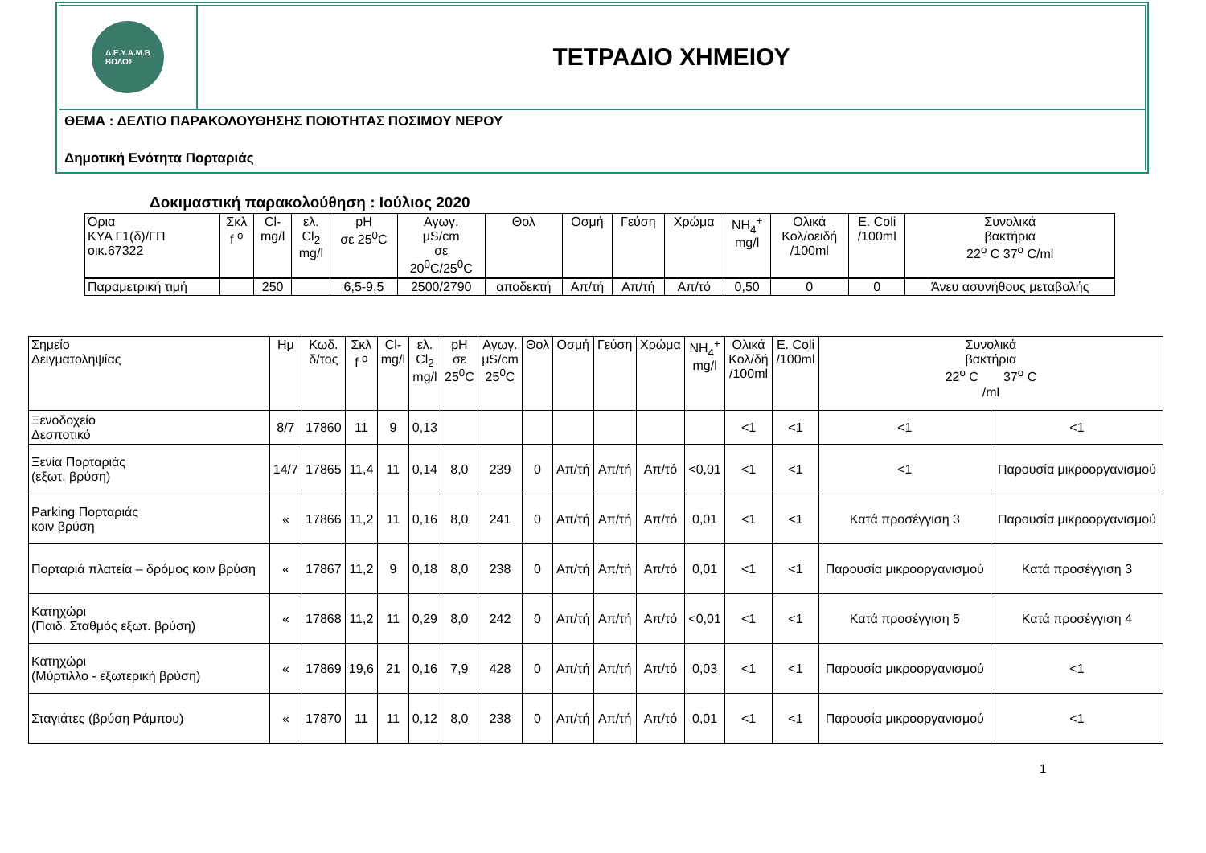Δ.Ε.Υ.Α.Μ.Β
ΒΟΛΟΣ
ΤΕΤΡΑΔΙΟ ΧΗΜΕΙΟΥ
ΘΕΜΑ : ΔΕΛΤΙΟ ΠΑΡΑΚΟΛΟΥΘΗΣΗΣ ΠΟΙΟΤΗΤΑΣ ΠΟΣΙΜΟΥ ΝΕΡΟΥ
Δημοτική Ενότητα Πορταριάς
Δοκιμαστική παρακολούθηση : Ιούλιος 2020
| Όρια ΚΥΑ Γ1(δ)/ΓΠ οικ.67322 | Σκλ f <sup>o</sup> | Cl- mg/l | ελ. Cl<sub>2</sub> mg/l | pH σε 25<sup>0</sup>C | Αγωγ. μS/cm σε 20<sup>0</sup>C/25<sup>0</sup>C | Θολ | Οσμή | Γεύση | Χρώμα | NH<sub>4</sub><sup>+</sup> mg/l | Ολικά Κολ/οειδή /100ml | E. Coli /100ml | Συνολικά βακτήρια 22<sup>o</sup> C 37<sup>o</sup> C/ml |
| Παραμετρική τιμή | | 250 | | 6,5-9,5 | 2500/2790 | αποδεκτή | Απ/τή | Απ/τή | Απ/τό | 0,50 | 0 | 0 | Άνευ ασυνήθους μεταβολής |
| Σημείο Δειγματοληψίας | Ημ | Κωδ. δ/τος | Σκλ f <sup>o</sup> | Cl- mg/l | ελ. Cl<sub>2</sub> mg/l | pH σε 25<sup>0</sup>C | Αγωγ. μS/cm 25<sup>0</sup>C | Θολ | Οσμή | Γεύση | Χρώμα | NH<sub>4</sub><sup>+</sup> mg/l | Ολικά Κολ/δή /100ml | E. Coli /100ml | Συνολικά βακτήρια 22<sup>o</sup> C 37<sup>o</sup> C /ml | |
| Ξενοδοχείο Δεσποτικό | 8/7 | 17860 | 11 | 9 | 0,13 | | | | | | | | <1 | <1 | <1 | <1 |
| Ξενία Πορταριάς (εξωτ. βρύση) | 14/7 | 17865 | 11,4 | 11 | 0,14 | 8,0 | 239 | 0 | Απ/τή | Απ/τή | Απ/τό | <0,01 | <1 | <1 | <1 | Παρουσία μικροοργανισμού |
| Parking Πορταριάς κοιν βρύση | « | 17866 | 11,2 | 11 | 0,16 | 8,0 | 241 | 0 | Απ/τή | Απ/τή | Απ/τό | 0,01 | <1 | <1 | Κατά προσέγγιση 3 | Παρουσία μικροοργανισμού |
| Πορταριά πλατεία – δρόμος κοιν βρύση | « | 17867 | 11,2 | 9 | 0,18 | 8,0 | 238 | 0 | Απ/τή | Απ/τή | Απ/τό | 0,01 | <1 | <1 | Παρουσία μικροοργανισμού | Κατά προσέγγιση 3 |
| Κατηχώρι (Παιδ. Σταθμός εξωτ. βρύση) | « | 17868 | 11,2 | 11 | 0,29 | 8,0 | 242 | 0 | Απ/τή | Απ/τή | Απ/τό | <0,01 | <1 | <1 | Κατά προσέγγιση 5 | Κατά προσέγγιση 4 |
| Κατηχώρι (Μύρτιλλο - εξωτερική βρύση) | « | 17869 | 19,6 | 21 | 0,16 | 7,9 | 428 | 0 | Απ/τή | Απ/τή | Απ/τό | 0,03 | <1 | <1 | Παρουσία μικροοργανισμού | <1 |
| Σταγιάτες (βρύση Ράμπου) | « | 17870 | 11 | 11 | 0,12 | 8,0 | 238 | 0 | Απ/τή | Απ/τή | Απ/τό | 0,01 | <1 | <1 | Παρουσία μικροοργανισμού | <1 |
1